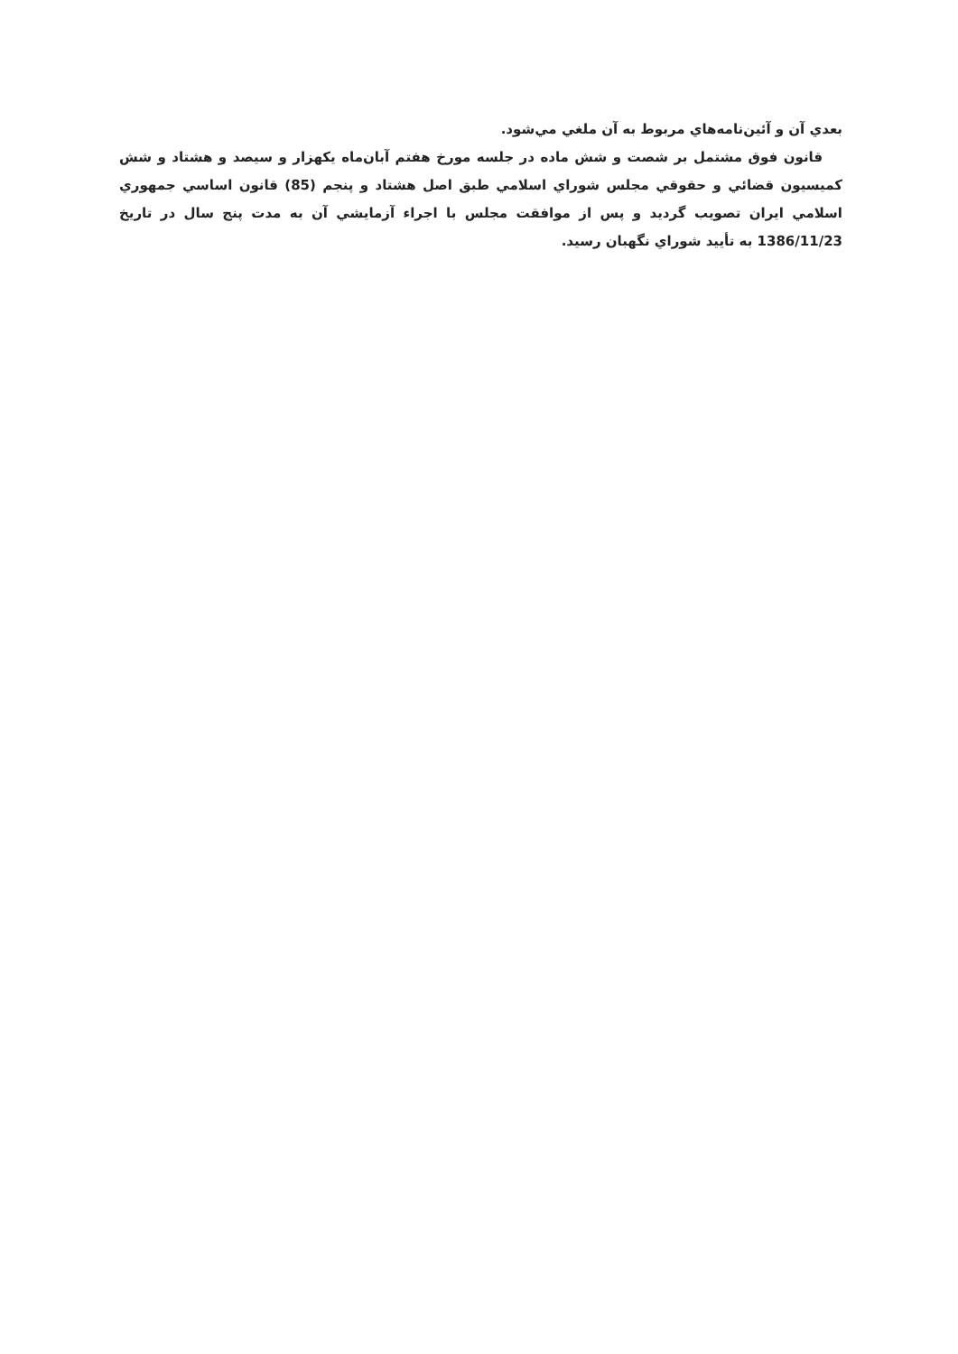بعدي آن و آئين‌نامه‌هاي مربوط به آن ملغي مي‌شود.
قانون فوق مشتمل بر شصت و شش ماده در جلسه مورخ هفتم آبان‌ماه يكهزار و سيصد و هشتاد و شش كميسيون قضائي و حقوقي مجلس شوراي اسلامي طبق اصل هشتاد و پنجم (85) قانون اساسي جمهوري اسلامي ايران تصويب گرديد و پس از موافقت مجلس با اجراء آزمايشي آن به مدت پنج سال در تاريخ 1386/11/23 به تأييد شوراي نگهبان رسيد.